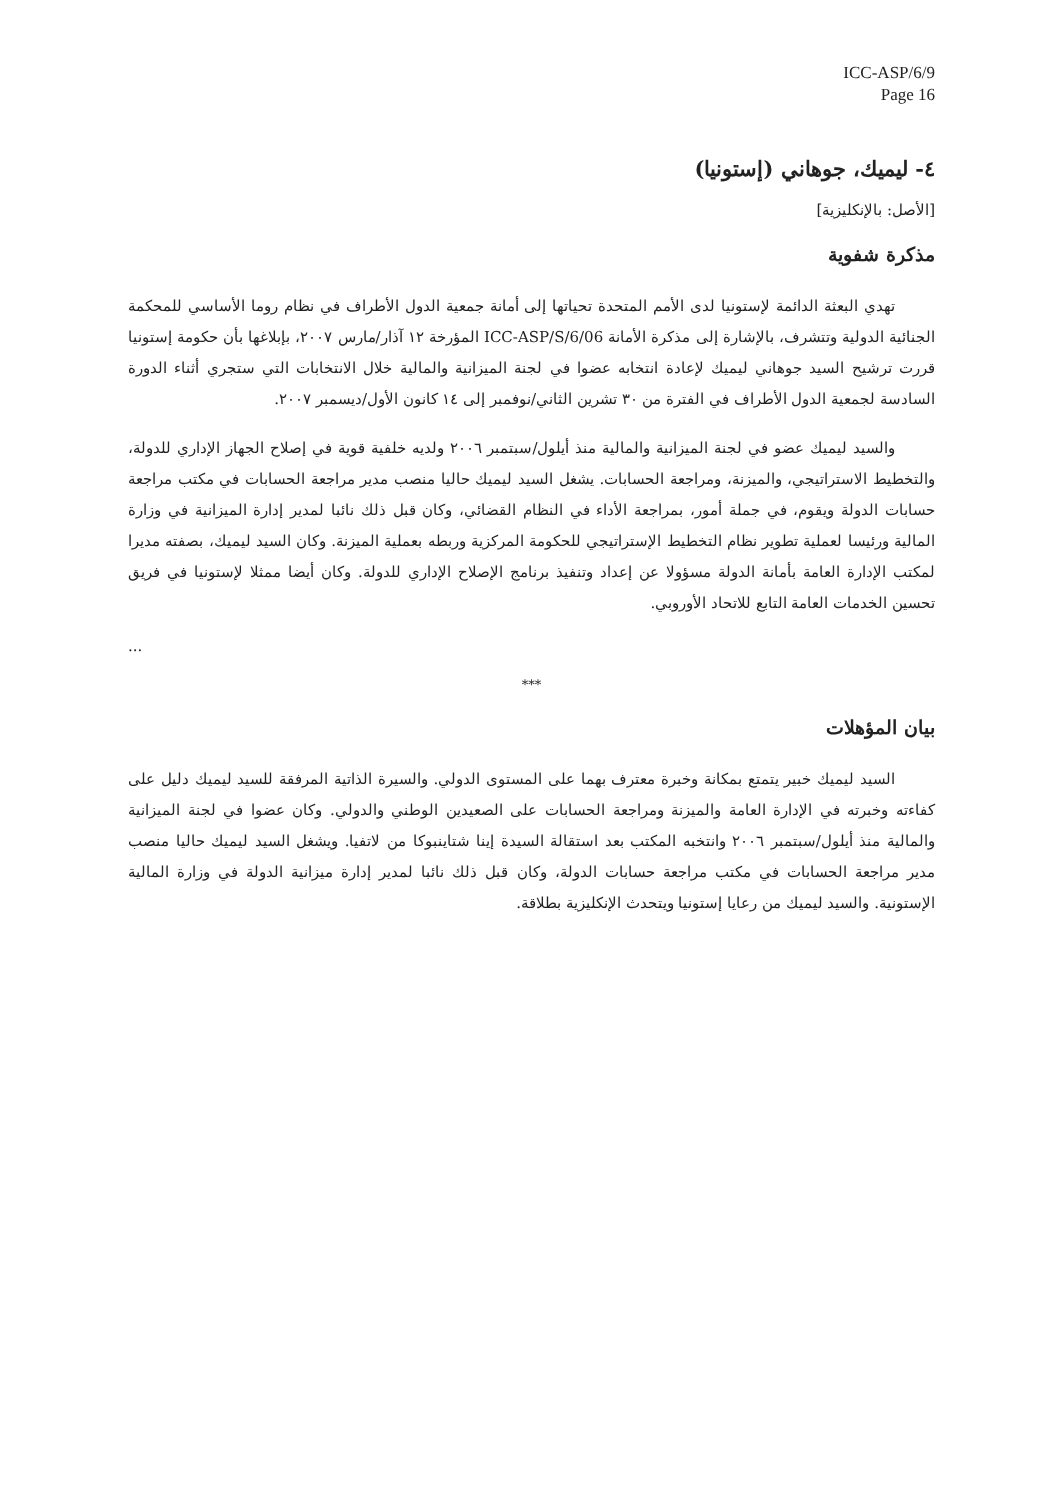ICC-ASP/6/9
Page 16
٤- ليميك، جوهاني (إستونيا)
[الأصل: بالإنكليزية]
مذكرة شفوية
تهدي البعثة الدائمة لإستونيا لدى الأمم المتحدة تحياتها إلى أمانة جمعية الدول الأطراف في نظام روما الأساسي للمحكمة الجنائية الدولية وتتشرف، بالإشارة إلى مذكرة الأمانة ICC-ASP/S/6/06 المؤرخة ١٢ آذار/مارس ٢٠٠٧، بإبلاغها بأن حكومة إستونيا قررت ترشيح السيد جوهاني ليميك لإعادة انتخابه عضوا في لجنة الميزانية والمالية خلال الانتخابات التي ستجري أثناء الدورة السادسة لجمعية الدول الأطراف في الفترة من ٣٠ تشرين الثاني/نوفمبر إلى ١٤ كانون الأول/ديسمبر ٢٠٠٧.
والسيد ليميك عضو في لجنة الميزانية والمالية منذ أيلول/سبتمبر ٢٠٠٦ ولديه خلفية قوية في إصلاح الجهاز الإداري للدولة، والتخطيط الاستراتيجي، والميزنة، ومراجعة الحسابات. يشغل السيد ليميك حاليا منصب مدير مراجعة الحسابات في مكتب مراجعة حسابات الدولة ويقوم، في جملة أمور، بمراجعة الأداء في النظام القضائي، وكان قبل ذلك نائبا لمدير إدارة الميزانية في وزارة المالية ورئيسا لعملية تطوير نظام التخطيط الإستراتيجي للحكومة المركزية وربطه بعملية الميزنة. وكان السيد ليميك، بصفته مديرا لمكتب الإدارة العامة بأمانة الدولة مسؤولا عن إعداد وتنفيذ برنامج الإصلاح الإداري للدولة. وكان أيضا ممثلا لإستونيا في فريق تحسين الخدمات العامة التابع للاتحاد الأوروبي.
...
***
بيان المؤهلات
السيد ليميك خبير يتمتع بمكانة وخبرة معترف بهما على المستوى الدولي. والسيرة الذاتية المرفقة للسيد ليميك دليل على كفاءته وخبرته في الإدارة العامة والميزنة ومراجعة الحسابات على الصعيدين الوطني والدولي. وكان عضوا في لجنة الميزانية والمالية منذ أيلول/سبتمبر ٢٠٠٦ وانتخبه المكتب بعد استقالة السيدة إينا شتاينبوكا من لاتفيا. ويشغل السيد ليميك حاليا منصب مدير مراجعة الحسابات في مكتب مراجعة حسابات الدولة، وكان قبل ذلك نائبا لمدير إدارة ميزانية الدولة في وزارة المالية الإستونية. والسيد ليميك من رعايا إستونيا ويتحدث الإنكليزية بطلاقة.